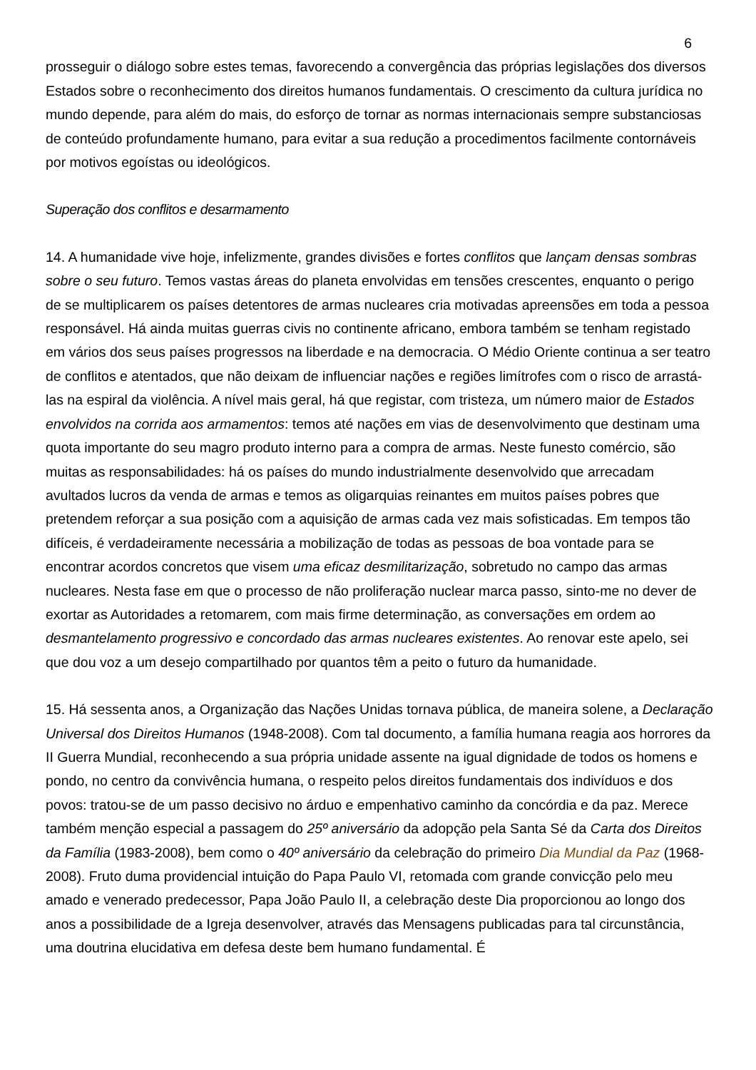6
prosseguir o diálogo sobre estes temas, favorecendo a convergência das próprias legislações dos diversos Estados sobre o reconhecimento dos direitos humanos fundamentais. O crescimento da cultura jurídica no mundo depende, para além do mais, do esforço de tornar as normas internacionais sempre substanciosas de conteúdo profundamente humano, para evitar a sua redução a procedimentos facilmente contornáveis por motivos egoístas ou ideológicos.
Superação dos conflitos e desarmamento
14. A humanidade vive hoje, infelizmente, grandes divisões e fortes conflitos que lançam densas sombras sobre o seu futuro. Temos vastas áreas do planeta envolvidas em tensões crescentes, enquanto o perigo de se multiplicarem os países detentores de armas nucleares cria motivadas apreensões em toda a pessoa responsável. Há ainda muitas guerras civis no continente africano, embora também se tenham registado em vários dos seus países progressos na liberdade e na democracia. O Médio Oriente continua a ser teatro de conflitos e atentados, que não deixam de influenciar nações e regiões limítrofes com o risco de arrastá-las na espiral da violência. A nível mais geral, há que registar, com tristeza, um número maior de Estados envolvidos na corrida aos armamentos: temos até nações em vias de desenvolvimento que destinam uma quota importante do seu magro produto interno para a compra de armas. Neste funesto comércio, são muitas as responsabilidades: há os países do mundo industrialmente desenvolvido que arrecadam avultados lucros da venda de armas e temos as oligarquias reinantes em muitos países pobres que pretendem reforçar a sua posição com a aquisição de armas cada vez mais sofisticadas. Em tempos tão difíceis, é verdadeiramente necessária a mobilização de todas as pessoas de boa vontade para se encontrar acordos concretos que visem uma eficaz desmilitarização, sobretudo no campo das armas nucleares. Nesta fase em que o processo de não proliferação nuclear marca passo, sinto-me no dever de exortar as Autoridades a retomarem, com mais firme determinação, as conversações em ordem ao desmantelamento progressivo e concordado das armas nucleares existentes. Ao renovar este apelo, sei que dou voz a um desejo compartilhado por quantos têm a peito o futuro da humanidade.
15. Há sessenta anos, a Organização das Nações Unidas tornava pública, de maneira solene, a Declaração Universal dos Direitos Humanos (1948-2008). Com tal documento, a família humana reagia aos horrores da II Guerra Mundial, reconhecendo a sua própria unidade assente na igual dignidade de todos os homens e pondo, no centro da convivência humana, o respeito pelos direitos fundamentais dos indivíduos e dos povos: tratou-se de um passo decisivo no árduo e empenhativo caminho da concórdia e da paz. Merece também menção especial a passagem do 25º aniversário da adopção pela Santa Sé da Carta dos Direitos da Família (1983-2008), bem como o 40º aniversário da celebração do primeiro Dia Mundial da Paz (1968-2008). Fruto duma providencial intuição do Papa Paulo VI, retomada com grande convicção pelo meu amado e venerado predecessor, Papa João Paulo II, a celebração deste Dia proporcionou ao longo dos anos a possibilidade de a Igreja desenvolver, através das Mensagens publicadas para tal circunstância, uma doutrina elucidativa em defesa deste bem humano fundamental. É